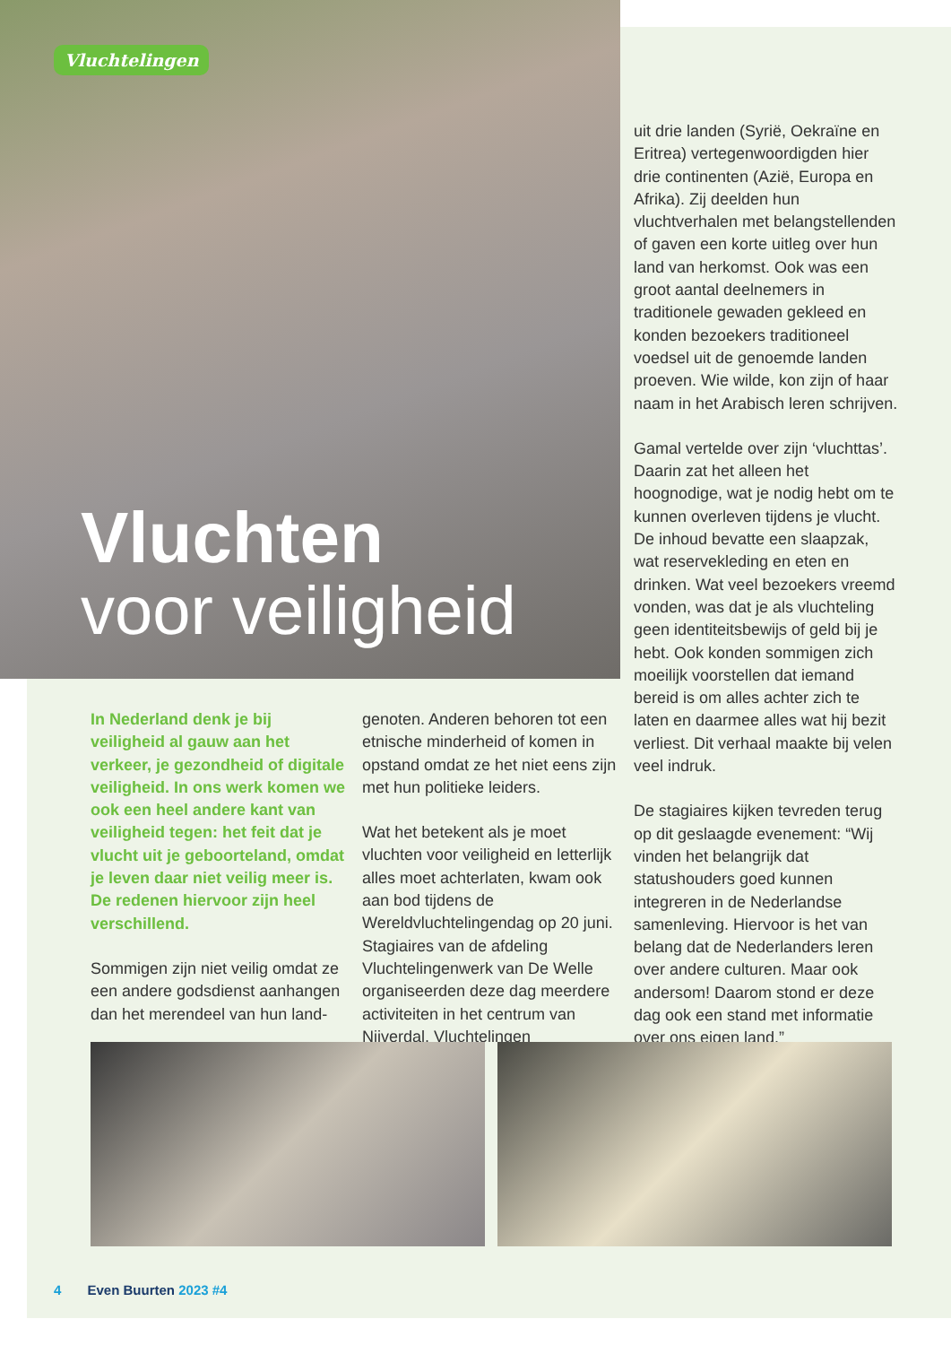Vluchtelingen
Vluchten
voor veiligheid
In Nederland denk je bij veiligheid al gauw aan het verkeer, je gezondheid of digitale veiligheid. In ons werk komen we ook een heel andere kant van veiligheid tegen: het feit dat je vlucht uit je geboorteland, omdat je leven daar niet veilig meer is. De redenen hiervoor zijn heel verschillend.
Sommigen zijn niet veilig omdat ze een andere godsdienst aanhangen dan het merendeel van hun land-
genoten. Anderen behoren tot een etnische minderheid of komen in opstand omdat ze het niet eens zijn met hun politieke leiders.
Wat het betekent als je moet vluchten voor veiligheid en letterlijk alles moet achterlaten, kwam ook aan bod tijdens de Wereldvluchtelingendag op 20 juni. Stagiaires van de afdeling Vluchtelingenwerk van De Welle organiseerden deze dag meerdere activiteiten in het centrum van Nijverdal. Vluchtelingen
uit drie landen (Syrië, Oekraïne en Eritrea) vertegenwoordigden hier drie continenten (Azië, Europa en Afrika). Zij deelden hun vluchtverhalen met belangstellenden of gaven een korte uitleg over hun land van herkomst. Ook was een groot aantal deelnemers in traditionele gewaden gekleed en konden bezoekers traditioneel voedsel uit de genoemde landen proeven. Wie wilde, kon zijn of haar naam in het Arabisch leren schrijven.
Gamal vertelde over zijn ‘vluchttas’. Daarin zat het alleen het hoognodige, wat je nodig hebt om te kunnen overleven tijdens je vlucht. De inhoud bevatte een slaapzak, wat reservekleding en eten en drinken. Wat veel bezoekers vreemd vonden, was dat je als vluchteling geen identiteitsbewijs of geld bij je hebt. Ook konden sommigen zich moeilijk voorstellen dat iemand bereid is om alles achter zich te laten en daarmee alles wat hij bezit verliest. Dit verhaal maakte bij velen veel indruk.
De stagiaires kijken tevreden terug op dit geslaagde evenement: “Wij vinden het belangrijk dat statushouders goed kunnen integreren in de Nederlandse samenleving. Hiervoor is het van belang dat de Nederlanders leren over andere culturen. Maar ook andersom! Daarom stond er deze dag ook een stand met informatie over ons eigen land.”
4 Even Buurten 2023 #4